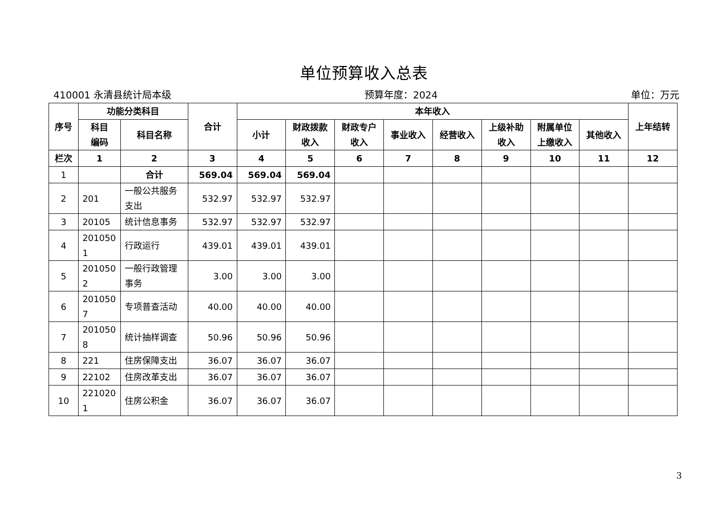单位预算收入总表
410001 永清县统计局本级 预算年度：2024 单位：万元
| 序号 | 功能分类科目 | | 合计 | 本年收入 | | | | | | | | 上年结转 |
| --- | --- | --- | --- | --- | --- | --- | --- | --- | --- | --- | --- | --- |
| | 科目 编码 | 科目名称 | | 小计 | 财政拨款 收入 | 财政专户 收入 | 事业收入 | 经营收入 | 上级补助 收入 | 附属单位 上缴收入 | 其他收入 | |
| 栏次 | 1 | 2 | 3 | 4 | 5 | 6 | 7 | 8 | 9 | 10 | 11 | 12 |
| 1 | | 合计 | 569.04 | 569.04 | 569.04 | | | | | | | |
| 2 | 201 | 一般公共服务 支出 | 532.97 | 532.97 | 532.97 | | | | | | | |
| 3 | 20105 | 统计信息事务 | 532.97 | 532.97 | 532.97 | | | | | | | |
| 4 | 201050 1 | 行政运行 | 439.01 | 439.01 | 439.01 | | | | | | | |
| 5 | 201050 2 | 一般行政管理 事务 | 3.00 | 3.00 | 3.00 | | | | | | | |
| 6 | 201050 7 | 专项普查活动 | 40.00 | 40.00 | 40.00 | | | | | | | |
| 7 | 201050 8 | 统计抽样调查 | 50.96 | 50.96 | 50.96 | | | | | | | |
| 8 | 221 | 住房保障支出 | 36.07 | 36.07 | 36.07 | | | | | | | |
| 9 | 22102 | 住房改革支出 | 36.07 | 36.07 | 36.07 | | | | | | | |
| 10 | 221020 1 | 住房公积金 | 36.07 | 36.07 | 36.07 | | | | | | | |
3